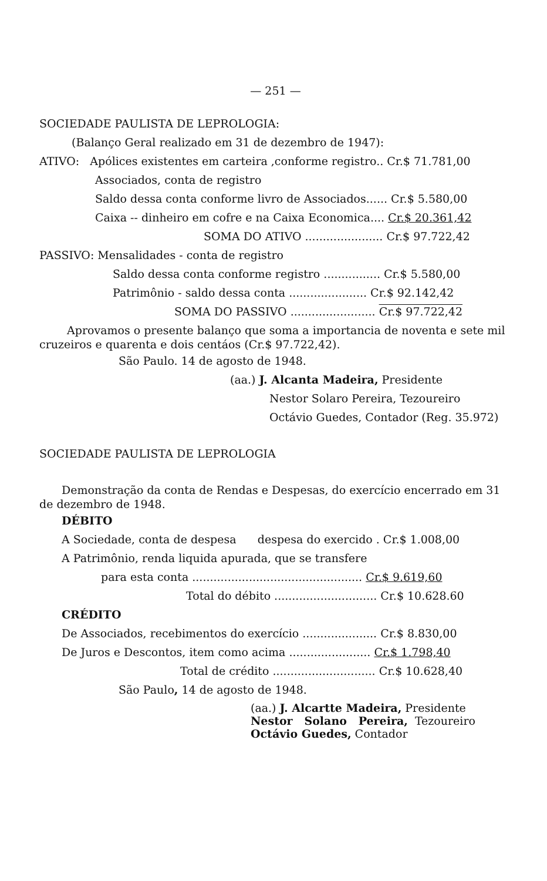— 251 —
SOCIEDADE PAULISTA DE LEPROLOGIA:
(Balanço Geral realizado em 31 de dezembro de 1947):
ATIVO: Apólices existentes em carteira ,conforme registro.. Cr.$ 71.781,00
Associados, conta de registro
Saldo dessa conta conforme livro de Associados...... Cr.$ 5.580,00
Caixa -- dinheiro em cofre e na Caixa Economica.... Cr.$ 20.361,42
SOMA DO ATIVO ...................... Cr.$ 97.722,42
PASSIVO: Mensalidades - conta de registro
Saldo dessa conta conforme registro ................ Cr.$ 5.580,00
Patrimônio - saldo dessa conta ...................... Cr.$ 92.142,42
SOMA DO PASSIVO ........................ Cr.$ 97.722,42
Aprovamos o presente balanço que soma a importancia de noventa e sete mil cruzeiros e quarenta e dois centáos (Cr.$ 97.722,42).
São Paulo. 14 de agosto de 1948.
(aa.) J. Alcanta Madeira, Presidente
Nestor Solaro Pereira, Tezoureiro
Octávio Guedes, Contador (Reg. 35.972)
SOCIEDADE PAULISTA DE LEPROLOGIA
Demonstração da conta de Rendas e Despesas, do exercício encerrado em 31 de dezembro de 1948.
DÉBITO
A Sociedade, conta de despesa despesa do exercido . Cr.$ 1.008,00
A Patrimônio, renda liquida apurada, que se transfere
para esta conta ................................................ Cr.$ 9.619,60
Total do débito ............................. Cr.$ 10.628.60
CRÉDITO
De Associados, recebimentos do exercício ..................... Cr.$ 8.830,00
De Juros e Descontos, item como acima ....................... Cr.$ 1.798,40
Total de crédito ............................. Cr.$ 10.628,40
São Paulo, 14 de agosto de 1948.
(aa.) J. Alcartte Madeira, Presidente
Nestor Solano Pereira, Tezoureiro
Octávio Guedes, Contador